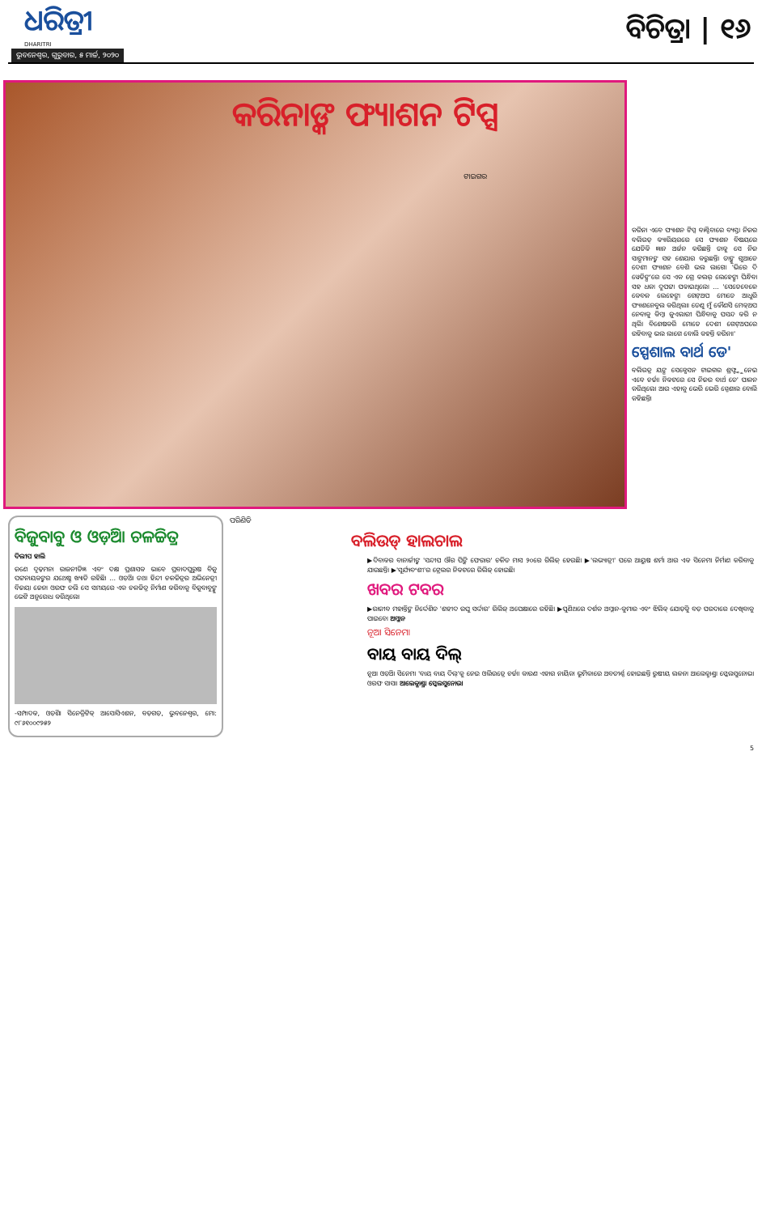ଧରିତ୍ରୀ
DHARITRI
ବିଚିତ୍ରା | ୧୬
ଭୁବନେଶ୍ୱର, ଗୁରୁବାର, ୫ ମାର୍ଚ୍ଚ, ୨୦୨୦
କରିନାଙ୍କ ଫ୍ୟାଶନ ଟିପ୍ସ
ଟାଇଗର
କରିନା ଏବେ ଫ୍ୟାଶନ ଟିପ୍ସ ବାଣ୍ଟିବାରେ ବ୍ୟସ୍ତ। ନିଜର ବଲିଉଡ୍ କ୍ୟାରିୟରରେ ସେ ଫ୍ୟାଶନ ବିଷୟରେ ଯେତିକି ଜ୍ଞାନ ଅର୍ଜନ କରିଛନ୍ତି ତାକୁ ସେ ନିଜ ସାଙ୍ଗମାନଙ୍କ ସହ ଶେୟାର କରୁଛନ୍ତି। ତାଙ୍କୁ ଗୁଆଡେ ଦେଶୀ ଫ୍ୟାଶନ ବେଶି ଭଲ ଲାଗେ। 'ଭିରେ ଦି ୱେଡିଙ୍ଗ'ରେ ସେ ଏକ ଗ୍ରେ କଲର୍ ଲେହେଙ୍ଗା ପିନ୍ଧିବା ସହ ଧଳା ଦୁପଟ୍ଟା ପକାଇଥିଲେ। ... 'ସେତେବେଳେ କେବଳ ଲେହେଙ୍ଗା ଗେଟ୍ଅପ ମୋତେ ଆଧୁରି ଫ୍ୟାଶନେବୁଲ କରିଥିଲା। ତେଣୁ ମୁଁ କୌଣସି ମେକ୍ଅପ ନେବାକୁ କିମ୍ବା ଜୁଏଲାରୀ ପିନ୍ଧିବାକୁ ପସନ୍ଦ କରି ନ ଥିଲି। ବିଶେଷକରି ମୋତେ ଦେଶୀ ଗେଟ୍ଅପରେ ରହିବାକୁ ଭଲ ଲାଗେ ବୋଲି କହନ୍ତି କରିନା।'
ସ୍ପେଶାଲ ବାର୍ଥ ଡେ'
ବଲିଉଡ୍ର ୟଙ୍ଗ ସେନ୍ସେସନ ଟାଇଗର ଶ୍ରଫ୍ଙ୍କୁ ନେଇ ଏବେ ଚର୍ଚ୍ଚା। ନିକଟରେ ସେ ନିଜର ବାର୍ଥ ଡେ' ପାଳନ କରିଥିଲେ। ଆଉ ଏହାକୁ ଭେରି ଭେରି ସ୍ପେଶାଲ ବୋଲି କହିଛନ୍ତି।
ବିଜୁବାବୁ ଓ ଓଡ଼ିଆ ଚଳଚ୍ଚିତ୍ର
ଦିଲୀପ ହାଲି
ଜଣେ ଦୃଢ଼ମନା ରାଜନୀତିଜ୍ଞ ଏବଂ ଦକ୍ଷ ପ୍ରଶାସକ ଭାବେ ପ୍ରବାଦପୁରୁଷ ବିଜୁ ପଟ୍ଟନାୟକଙ୍କର ଯଥେଷ୍ଟ ଖ୍ୟାତି ରହିଛି। ... ଓଡ଼ିଆ ତଥା ହିନ୍ଦୀ ଚଳଚ୍ଚିତ୍ରର ଅଭିନେତ୍ରୀ ବିଜୟା ଜେନା ଓରଫ ଡଲି ସେ ସମୟରେ ଏକ ଚଳଚ୍ଚିତ୍ର ନିର୍ମାଣ କରିବାକୁ ବିଜୁବାବୁଙ୍କୁ ଭେଟି ଅନୁରୋଧ କରିଥିଲେ।
-ସମ୍ପାଦକ, ଓଡ଼ିଶା ସିନେକ୍ରିଟିକ୍ ଆସୋସିଏଶନ, ବଡ଼ଗଡ଼, ଭୁବନେଶ୍ୱର, ମୋ: ୯୮୬୧୦୦୯୨୫୨
ପରିଣିତି
ବଲିଉଡ୍ ହାଲଚାଲ
▶ଦିବାକର ବାନାର୍ଜୀଙ୍କ 'ସନ୍ଦୀପ ଔର ପିଙ୍କି ଫେରାର' ଚଳିତ ମାସ ୨୦ରେ ରିଲିଜ୍ ହେଉଛି। ▶'ଲଭ୍ୟାତ୍ରୀ' ପରେ ଆୟୁଷ ଶର୍ମା ଆଉ ଏକ ସିନେମା ନିର୍ମାଣ କରିବାକୁ ଯାଉଛନ୍ତି। ▶'ସୂର୍ଯ୍ୟବଂଶୀ'ର ଟ୍ରେଲର ନିକଟରେ ରିଲିଜ୍ ହୋଇଛି।
ଖବର ଟବର
▶ରାଜୀବ ମହାନ୍ତିଙ୍କ ନିର୍ଦ୍ଦେଶିତ 'ଶହୀଦ ରଘୁ ସର୍ଦ୍ଦାର' ରିଲିଜ୍ ଅପେକ୍ଷାରେ ରହିଛି। ▶ପୁଣିଥରେ ଦର୍ଶକ ଅମ୍ଲାନ-କୁମାର ଏବଂ ଝିଲିକ୍ ଯୋଡ଼ିକୁ ବଡ଼ ପରଦାରେ ଦେଖିବାକୁ ପାଇବେ। ଅମ୍ଲାନ
ନୂଆ ସିନେମା
ବାୟ ବାୟ ଦିଲ୍
ନୂଆ ଓଡ଼ିଆ ସିନେମା 'ବାୟ ବାୟ ଦିଲ୍'କୁ ନେଇ ଓଲିଉଡ୍ରେ ଚର୍ଚ୍ଚା। କାରଣ ଏହାର ନାୟିକା ଭୂମିକାରେ ଅବତୀର୍ଣ୍ଣ ହୋଇଛନ୍ତି ରୁଷୀୟ ଲଳନା ଆଲେକ୍ଜାଣ୍ଡ୍ରା ସ୍କେଲସୁନୋଭା ଓରଫ ସାସା। ଆଲେକ୍ଜାଣ୍ଡ୍ରା ସ୍କେଲସୁନୋଭା
5